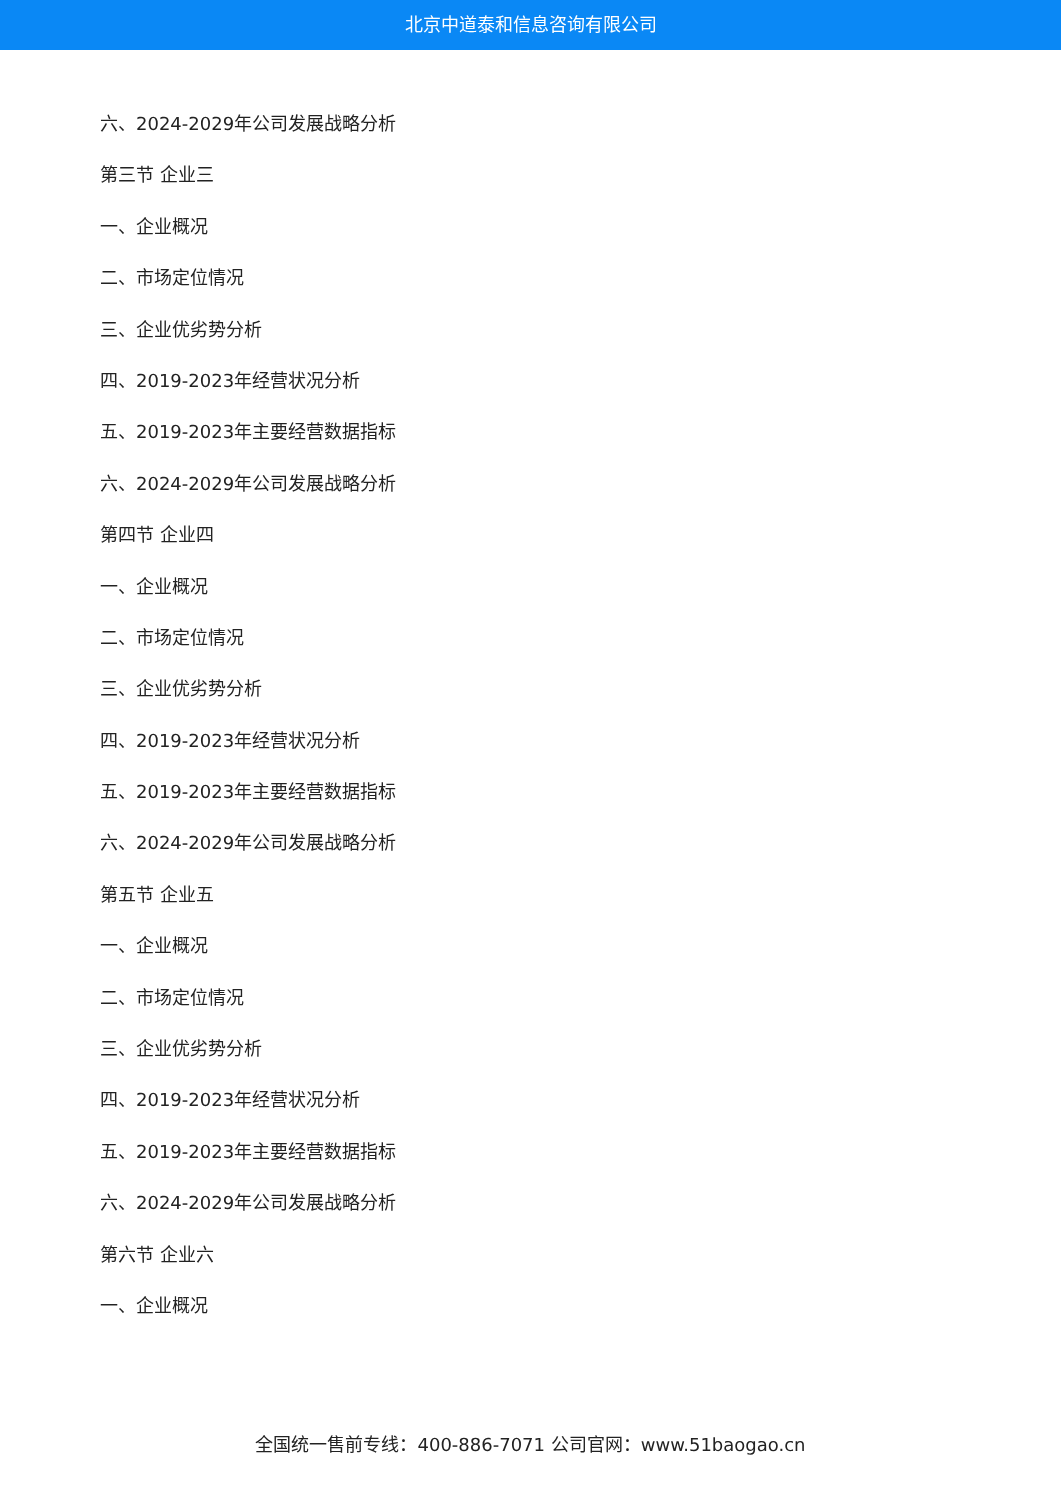北京中道泰和信息咨询有限公司
六、2024-2029年公司发展战略分析
第三节 企业三
一、企业概况
二、市场定位情况
三、企业优劣势分析
四、2019-2023年经营状况分析
五、2019-2023年主要经营数据指标
六、2024-2029年公司发展战略分析
第四节 企业四
一、企业概况
二、市场定位情况
三、企业优劣势分析
四、2019-2023年经营状况分析
五、2019-2023年主要经营数据指标
六、2024-2029年公司发展战略分析
第五节 企业五
一、企业概况
二、市场定位情况
三、企业优劣势分析
四、2019-2023年经营状况分析
五、2019-2023年主要经营数据指标
六、2024-2029年公司发展战略分析
第六节 企业六
一、企业概况
全国统一售前专线：400-886-7071 公司官网：www.51baogao.cn